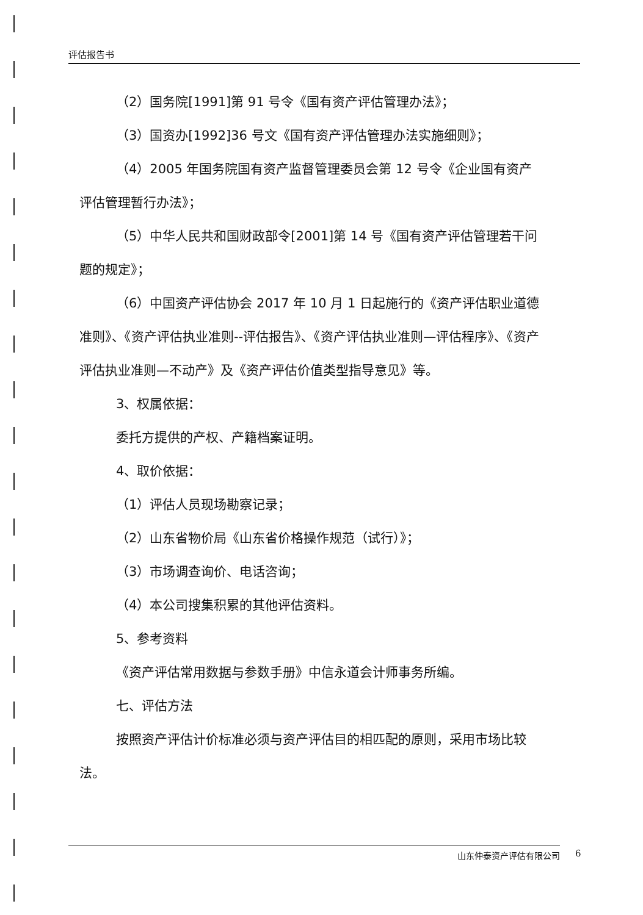评估报告书
（2）国务院[1991]第 91 号令《国有资产评估管理办法》；
（3）国资办[1992]36 号文《国有资产评估管理办法实施细则》；
（4）2005 年国务院国有资产监督管理委员会第 12 号令《企业国有资产评估管理暂行办法》；
（5）中华人民共和国财政部令[2001]第 14 号《国有资产评估管理若干问题的规定》；
（6）中国资产评估协会 2017 年 10 月 1 日起施行的《资产评估职业道德准则》、《资产评估执业准则--评估报告》、《资产评估执业准则—评估程序》、《资产评估执业准则—不动产》及《资产评估价值类型指导意见》等。
3、权属依据：
委托方提供的产权、产籍档案证明。
4、取价依据：
（1）评估人员现场勘察记录；
（2）山东省物价局《山东省价格操作规范（试行）》；
（3）市场调查询价、电话咨询；
（4）本公司搜集积累的其他评估资料。
5、参考资料
《资产评估常用数据与参数手册》中信永道会计师事务所编。
七、评估方法
按照资产评估计价标准必须与资产评估目的相匹配的原则，采用市场比较法。
山东仲泰资产评估有限公司 6